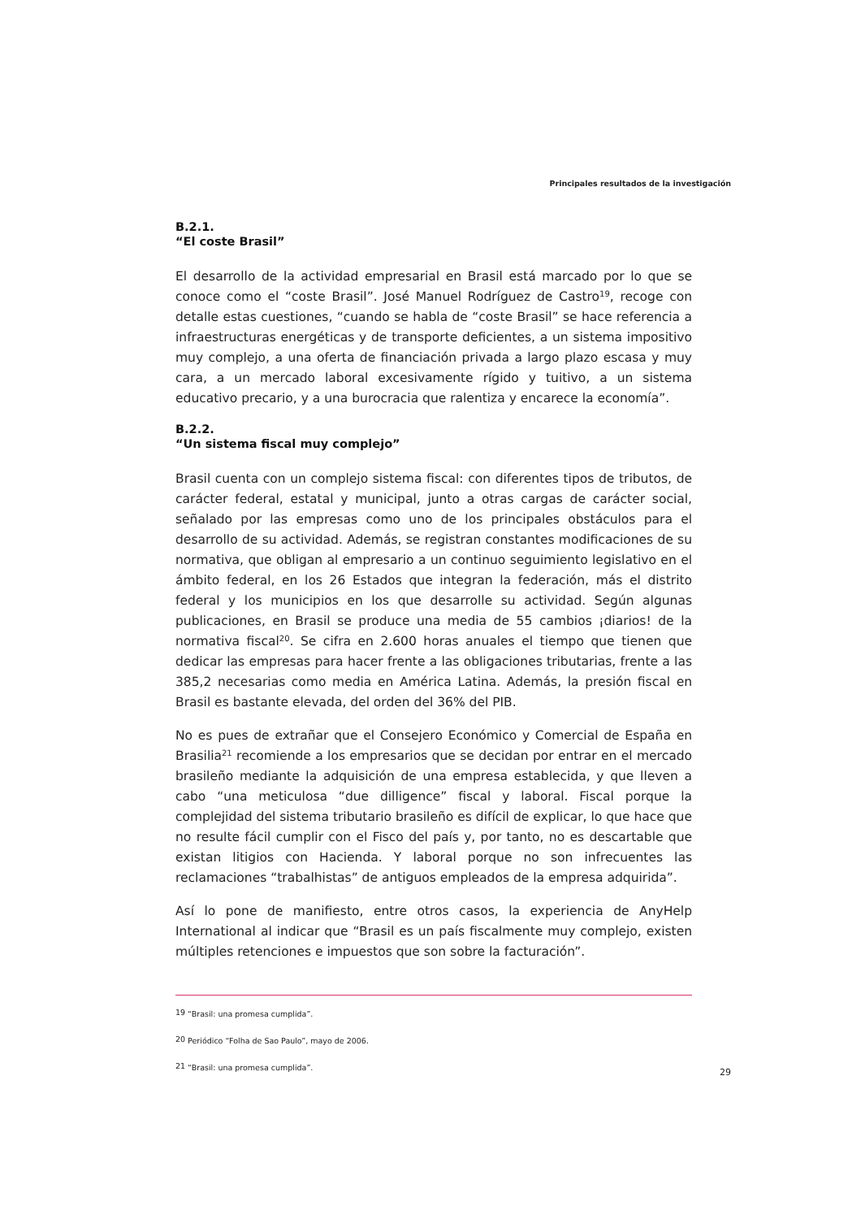Principales resultados de la investigación
B.2.1.
“El coste Brasil”
El desarrollo de la actividad empresarial en Brasil está marcado por lo que se conoce como el “coste Brasil”. José Manuel Rodríguez de Castro<sup>19</sup>, recoge con detalle estas cuestiones, “cuando se habla de “coste Brasil” se hace referencia a infraestructuras energéticas y de transporte deficientes, a un sistema impositivo muy complejo, a una oferta de financiación privada a largo plazo escasa y muy cara, a un mercado laboral excesivamente rígido y tuitivo, a un sistema educativo precario, y a una burocracia que ralentiza y encarece la economía”.
B.2.2.
“Un sistema fiscal muy complejo”
Brasil cuenta con un complejo sistema fiscal: con diferentes tipos de tributos, de carácter federal, estatal y municipal, junto a otras cargas de carácter social, señalado por las empresas como uno de los principales obstáculos para el desarrollo de su actividad. Además, se registran constantes modificaciones de su normativa, que obligan al empresario a un continuo seguimiento legislativo en el ámbito federal, en los 26 Estados que integran la federación, más el distrito federal y los municipios en los que desarrolle su actividad. Según algunas publicaciones, en Brasil se produce una media de 55 cambios ¡diarios! de la normativa fiscal<sup>20</sup>. Se cifra en 2.600 horas anuales el tiempo que tienen que dedicar las empresas para hacer frente a las obligaciones tributarias, frente a las 385,2 necesarias como media en América Latina. Además, la presión fiscal en Brasil es bastante elevada, del orden del 36% del PIB.
No es pues de extrañar que el Consejero Económico y Comercial de España en Brasilia<sup>21</sup> recomiende a los empresarios que se decidan por entrar en el mercado brasileño mediante la adquisición de una empresa establecida, y que lleven a cabo “una meticulosa “due dilligence” fiscal y laboral. Fiscal porque la complejidad del sistema tributario brasileño es difícil de explicar, lo que hace que no resulte fácil cumplir con el Fisco del país y, por tanto, no es descartable que existan litigios con Hacienda. Y laboral porque no son infrecuentes las reclamaciones “trabalhistas” de antiguos empleados de la empresa adquirida”.
Así lo pone de manifiesto, entre otros casos, la experiencia de AnyHelp International al indicar que “Brasil es un país fiscalmente muy complejo, existen múltiples retenciones e impuestos que son sobre la facturación”.
<sup>19</sup> “Brasil: una promesa cumplida”.
<sup>20</sup> Periódico “Folha de Sao Paulo”, mayo de 2006.
<sup>21</sup> “Brasil: una promesa cumplida”.
29